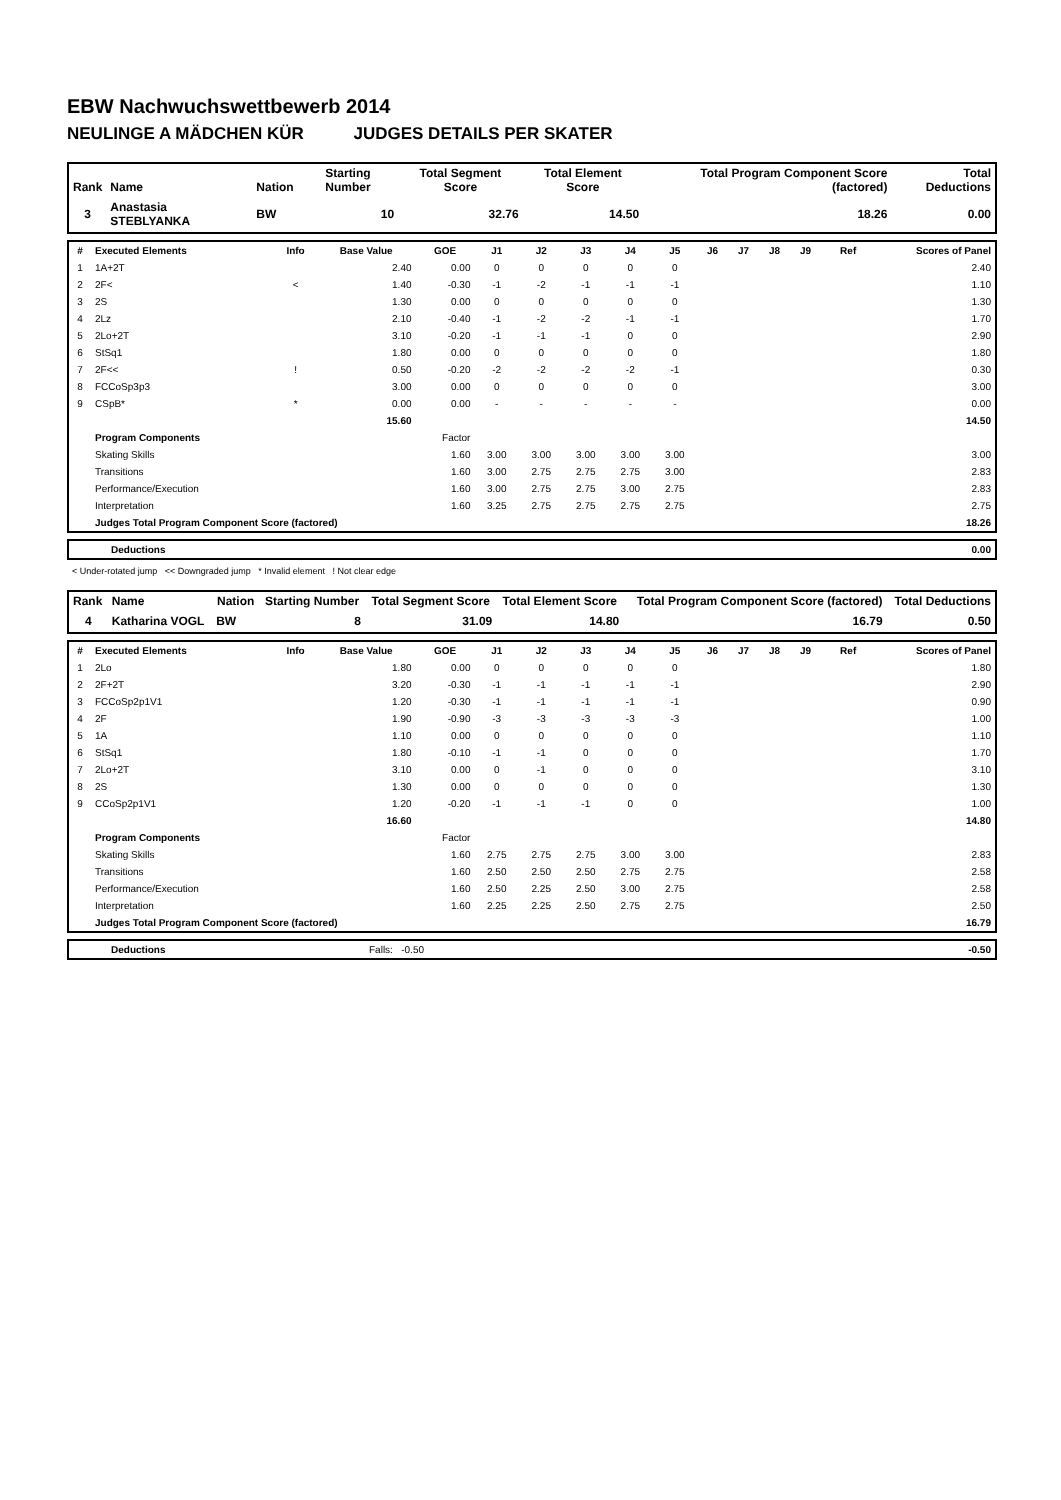EBW Nachwuchswettbewerb 2014
NEULINGE A MÄDCHEN KÜR JUDGES DETAILS PER SKATER
| Rank | Name | Nation | Starting Number | Total Segment Score | Total Element Score | Total Program Component Score (factored) | Total Deductions |
| --- | --- | --- | --- | --- | --- | --- | --- |
| 3 | Anastasia STEBLYANKA | BW | 10 | 32.76 | 14.50 | 18.26 | 0.00 |
| # | Executed Elements | Info | Base Value | GOE | J1 | J2 | J3 | J4 | J5 | J6 | J7 | J8 | J9 | Ref | Scores of Panel |
| --- | --- | --- | --- | --- | --- | --- | --- | --- | --- | --- | --- | --- | --- | --- | --- |
| 1 | 1A+2T | | 2.40 | 0.00 | 0 | 0 | 0 | 0 | 0 | | | | | | 2.40 |
| 2 | 2F< | < | 1.40 | -0.30 | -1 | -2 | -1 | -1 | -1 | | | | | | 1.10 |
| 3 | 2S | | 1.30 | 0.00 | 0 | 0 | 0 | 0 | 0 | | | | | | 1.30 |
| 4 | 2Lz | | 2.10 | -0.40 | -1 | -2 | -2 | -1 | -1 | | | | | | 1.70 |
| 5 | 2Lo+2T | | 3.10 | -0.20 | -1 | -1 | -1 | 0 | 0 | | | | | | 2.90 |
| 6 | StSq1 | | 1.80 | 0.00 | 0 | 0 | 0 | 0 | 0 | | | | | | 1.80 |
| 7 | 2F<< | ! | 0.50 | -0.20 | -2 | -2 | -2 | -2 | -1 | | | | | | 0.30 |
| 8 | FCCoSp3p3 | | 3.00 | 0.00 | 0 | 0 | 0 | 0 | 0 | | | | | | 3.00 |
| 9 | CSpB* | * | 0.00 | 0.00 | - | - | - | - | - | | | | | | 0.00 |
| | | | 15.60 | | | | | | | | | | | | 14.50 |
| | Program Components | | | Factor | | | | | | | | | | | |
| | Skating Skills | | | 1.60 | 3.00 | 3.00 | 3.00 | 3.00 | 3.00 | | | | | | 3.00 |
| | Transitions | | | 1.60 | 3.00 | 2.75 | 2.75 | 2.75 | 3.00 | | | | | | 2.83 |
| | Performance/Execution | | | 1.60 | 3.00 | 2.75 | 2.75 | 3.00 | 2.75 | | | | | | 2.83 |
| | Interpretation | | | 1.60 | 3.25 | 2.75 | 2.75 | 2.75 | 2.75 | | | | | | 2.75 |
| | Judges Total Program Component Score (factored) | | | | | | | | | | | | | | 18.26 |
| | Deductions | 0.00 |
< Under-rotated jump << Downgraded jump * Invalid element ! Not clear edge
| Rank | Name | Nation | Starting Number | Total Segment Score | Total Element Score | Total Program Component Score (factored) | Total Deductions |
| --- | --- | --- | --- | --- | --- | --- | --- |
| 4 | Katharina VOGL | BW | 8 | 31.09 | 14.80 | 16.79 | 0.50 |
| # | Executed Elements | Info | Base Value | GOE | J1 | J2 | J3 | J4 | J5 | J6 | J7 | J8 | J9 | Ref | Scores of Panel |
| --- | --- | --- | --- | --- | --- | --- | --- | --- | --- | --- | --- | --- | --- | --- | --- |
| 1 | 2Lo | | 1.80 | 0.00 | 0 | 0 | 0 | 0 | 0 | | | | | | 1.80 |
| 2 | 2F+2T | | 3.20 | -0.30 | -1 | -1 | -1 | -1 | -1 | | | | | | 2.90 |
| 3 | FCCoSp2p1V1 | | 1.20 | -0.30 | -1 | -1 | -1 | -1 | -1 | | | | | | 0.90 |
| 4 | 2F | | 1.90 | -0.90 | -3 | -3 | -3 | -3 | -3 | | | | | | 1.00 |
| 5 | 1A | | 1.10 | 0.00 | 0 | 0 | 0 | 0 | 0 | | | | | | 1.10 |
| 6 | StSq1 | | 1.80 | -0.10 | -1 | -1 | 0 | 0 | 0 | | | | | | 1.70 |
| 7 | 2Lo+2T | | 3.10 | 0.00 | 0 | -1 | 0 | 0 | 0 | | | | | | 3.10 |
| 8 | 2S | | 1.30 | 0.00 | 0 | 0 | 0 | 0 | 0 | | | | | | 1.30 |
| 9 | CCoSp2p1V1 | | 1.20 | -0.20 | -1 | -1 | -1 | 0 | 0 | | | | | | 1.00 |
| | | | 16.60 | | | | | | | | | | | | 14.80 |
| | Program Components | | | Factor | | | | | | | | | | | |
| | Skating Skills | | | 1.60 | 2.75 | 2.75 | 2.75 | 3.00 | 3.00 | | | | | | 2.83 |
| | Transitions | | | 1.60 | 2.50 | 2.50 | 2.50 | 2.75 | 2.75 | | | | | | 2.58 |
| | Performance/Execution | | | 1.60 | 2.50 | 2.25 | 2.50 | 3.00 | 2.75 | | | | | | 2.58 |
| | Interpretation | | | 1.60 | 2.25 | 2.25 | 2.50 | 2.75 | 2.75 | | | | | | 2.50 |
| | Judges Total Program Component Score (factored) | | | | | | | | | | | | | | 16.79 |
| | Deductions | Falls: -0.50 | -0.50 |